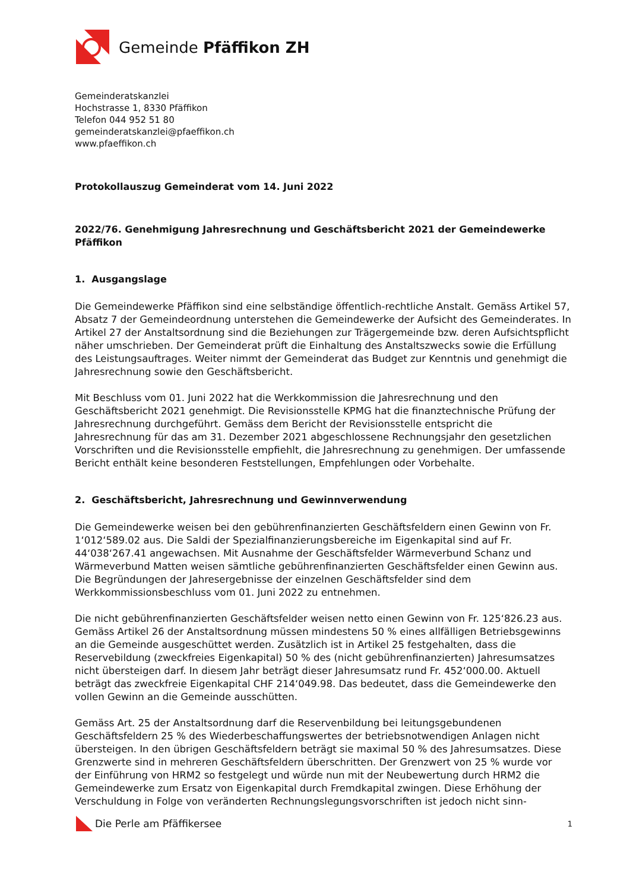Gemeinde Pfäffikon ZH
Gemeinderatskanzlei
Hochstrasse 1, 8330 Pfäffikon
Telefon 044 952 51 80
gemeinderatskanzlei@pfaeffikon.ch
www.pfaeffikon.ch
Protokollauszug Gemeinderat vom 14. Juni 2022
2022/76. Genehmigung Jahresrechnung und Geschäftsbericht 2021 der Gemeindewerke Pfäffikon
1. Ausgangslage
Die Gemeindewerke Pfäffikon sind eine selbständige öffentlich-rechtliche Anstalt. Gemäss Artikel 57, Absatz 7 der Gemeindeordnung unterstehen die Gemeindewerke der Aufsicht des Gemeinderates. In Artikel 27 der Anstaltsordnung sind die Beziehungen zur Trägergemeinde bzw. deren Aufsichtspflicht näher umschrieben. Der Gemeinderat prüft die Einhaltung des Anstaltszwecks sowie die Erfüllung des Leistungsauftrages. Weiter nimmt der Gemeinderat das Budget zur Kenntnis und genehmigt die Jahresrechnung sowie den Geschäftsbericht.
Mit Beschluss vom 01. Juni 2022 hat die Werkkommission die Jahresrechnung und den Geschäftsbericht 2021 genehmigt. Die Revisionsstelle KPMG hat die finanztechnische Prüfung der Jahresrechnung durchgeführt. Gemäss dem Bericht der Revisionsstelle entspricht die Jahresrechnung für das am 31. Dezember 2021 abgeschlossene Rechnungsjahr den gesetzlichen Vorschriften und die Revisionsstelle empfiehlt, die Jahresrechnung zu genehmigen. Der umfassende Bericht enthält keine besonderen Feststellungen, Empfehlungen oder Vorbehalte.
2. Geschäftsbericht, Jahresrechnung und Gewinnverwendung
Die Gemeindewerke weisen bei den gebührenfinanzierten Geschäftsfeldern einen Gewinn von Fr. 1‘012‘589.02 aus. Die Saldi der Spezialfinanzierungsbereiche im Eigenkapital sind auf Fr. 44‘038‘267.41 angewachsen. Mit Ausnahme der Geschäftsfelder Wärmeverbund Schanz und Wärmeverbund Matten weisen sämtliche gebührenfinanzierten Geschäftsfelder einen Gewinn aus. Die Begründungen der Jahresergebnisse der einzelnen Geschäftsfelder sind dem Werkkommissionsbeschluss vom 01. Juni 2022 zu entnehmen.
Die nicht gebührenfinanzierten Geschäftsfelder weisen netto einen Gewinn von Fr. 125‘826.23 aus. Gemäss Artikel 26 der Anstaltsordnung müssen mindestens 50 % eines allfälligen Betriebsgewinns an die Gemeinde ausgeschüttet werden. Zusätzlich ist in Artikel 25 festgehalten, dass die Reservebildung (zweckfreies Eigenkapital) 50 % des (nicht gebührenfinanzierten) Jahresumsatzes nicht übersteigen darf. In diesem Jahr beträgt dieser Jahresumsatz rund Fr. 452‘000.00. Aktuell beträgt das zweckfreie Eigenkapital CHF 214‘049.98. Das bedeutet, dass die Gemeindewerke den vollen Gewinn an die Gemeinde ausschütten.
Gemäss Art. 25 der Anstaltsordnung darf die Reservenbildung bei leitungsgebundenen Geschäftsfeldern 25 % des Wiederbeschaffungswertes der betriebsnotwendigen Anlagen nicht übersteigen. In den übrigen Geschäftsfeldern beträgt sie maximal 50 % des Jahresumsatzes. Diese Grenzwerte sind in mehreren Geschäftsfeldern überschritten. Der Grenzwert von 25 % wurde vor der Einführung von HRM2 so festgelegt und würde nun mit der Neubewertung durch HRM2 die Gemeindewerke zum Ersatz von Eigenkapital durch Fremdkapital zwingen. Diese Erhöhung der Verschuldung in Folge von veränderten Rechnungslegungsvorschriften ist jedoch nicht sinn-
Die Perle am Pfäffikersee 1